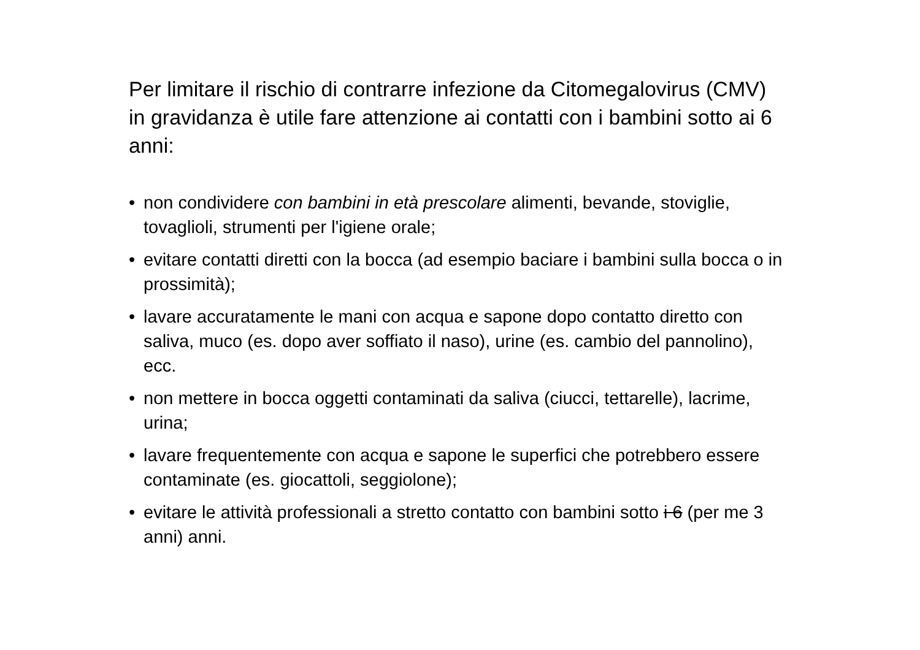Per limitare il rischio di contrarre infezione da Citomegalovirus (CMV) in gravidanza è utile fare attenzione ai contatti con i bambini sotto ai 6 anni:
• non condividere con bambini in età prescolare alimenti, bevande, stoviglie, tovaglioli, strumenti per l'igiene orale;
• evitare contatti diretti con la bocca (ad esempio baciare i bambini sulla bocca o in prossimità);
• lavare accuratamente le mani con acqua e sapone dopo contatto diretto con saliva, muco (es. dopo aver soffiato il naso), urine (es. cambio del pannolino), ecc.
• non mettere in bocca oggetti contaminati da saliva (ciucci, tettarelle), lacrime, urina;
• lavare frequentemente con acqua e sapone le superfici che potrebbero essere contaminate (es. giocattoli, seggiolone);
• evitare le attività professionali a stretto contatto con bambini sotto i 6 (per me 3 anni) anni.